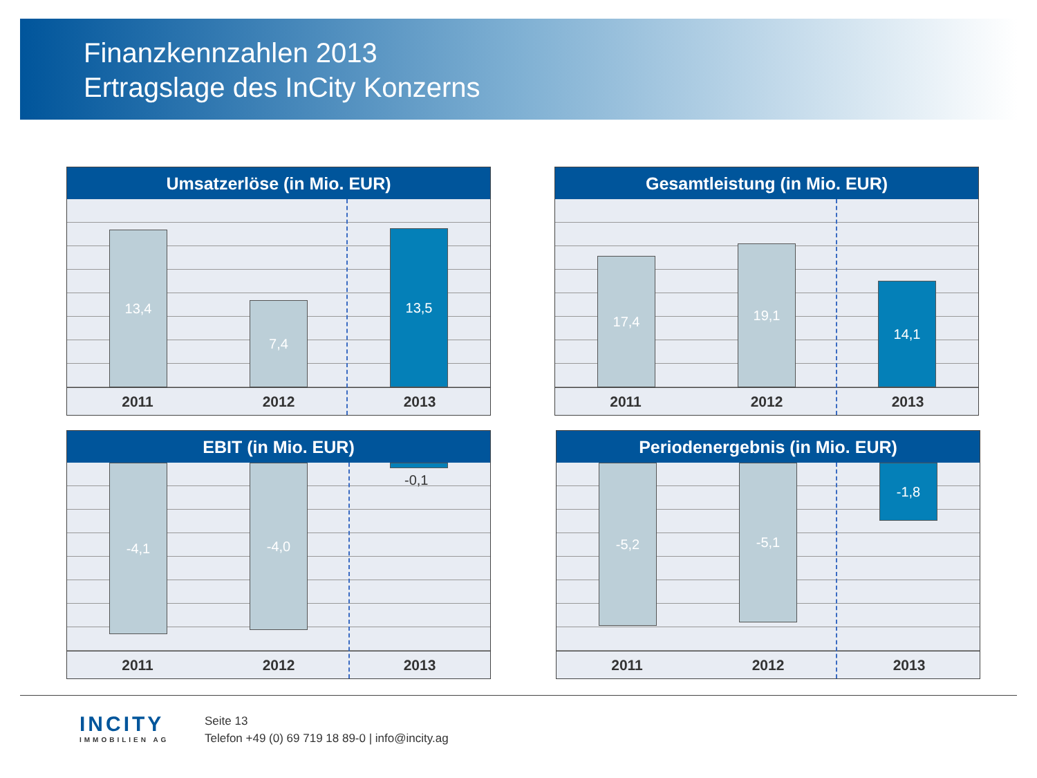Finanzkennzahlen 2013
Ertragslage des InCity Konzerns
Umsatzerlöse (in Mio. EUR)
13,4 7,4 13,5
2011 2012 2013
Gesamtleistung (in Mio. EUR)
17,4 19,1 14,1
2011 2012 2013
EBIT (in Mio. EUR)
-4,1 -4,0
-0,1
2011 2012 2013
Periodenergebnis (in Mio. EUR)
-5,2 -5,1 -1,8
2011 2012 2013
INCITY
IMMOBILIEN AG
Seite 13
Telefon +49 (0) 69 719 18 89-0 | info@incity.ag